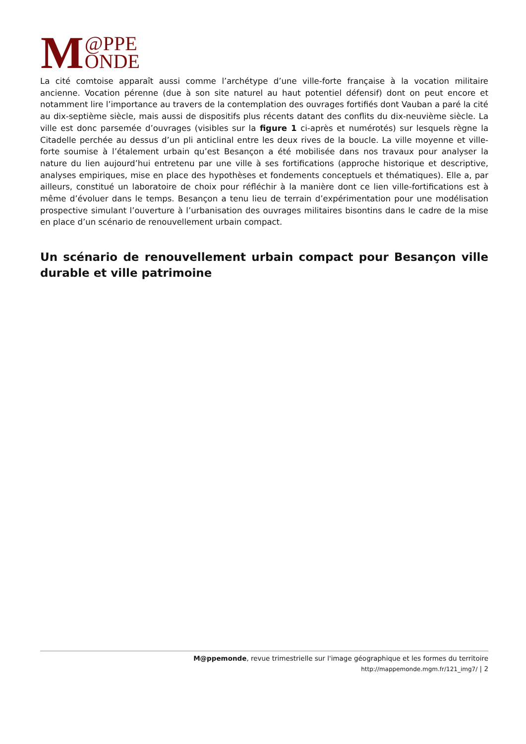M @PPE
ONDE
La cité comtoise apparaît aussi comme l’archétype d’une ville-forte française à la vocation militaire ancienne. Vocation pérenne (due à son site naturel au haut potentiel défensif) dont on peut encore et notamment lire l’importance au travers de la contemplation des ouvrages fortifiés dont Vauban a paré la cité au dix-septième siècle, mais aussi de dispositifs plus récents datant des conflits du dix-neuvième siècle. La ville est donc parsemée d’ouvrages (visibles sur la figure 1 ci-après et numérotés) sur lesquels règne la Citadelle perchée au dessus d’un pli anticlinal entre les deux rives de la boucle. La ville moyenne et ville-forte soumise à l’étalement urbain qu’est Besançon a été mobilisée dans nos travaux pour analyser la nature du lien aujourd’hui entretenu par une ville à ses fortifications (approche historique et descriptive, analyses empiriques, mise en place des hypothèses et fondements conceptuels et thématiques). Elle a, par ailleurs, constitué un laboratoire de choix pour réfléchir à la manière dont ce lien ville-fortifications est à même d’évoluer dans le temps. Besançon a tenu lieu de terrain d’expérimentation pour une modélisation prospective simulant l’ouverture à l’urbanisation des ouvrages militaires bisontins dans le cadre de la mise en place d’un scénario de renouvellement urbain compact.
Un scénario de renouvellement urbain compact pour Besançon ville durable et ville patrimoine
M@ppemonde, revue trimestrielle sur l'image géographique et les formes du territoire
http://mappemonde.mgm.fr/121_img7/ | 2